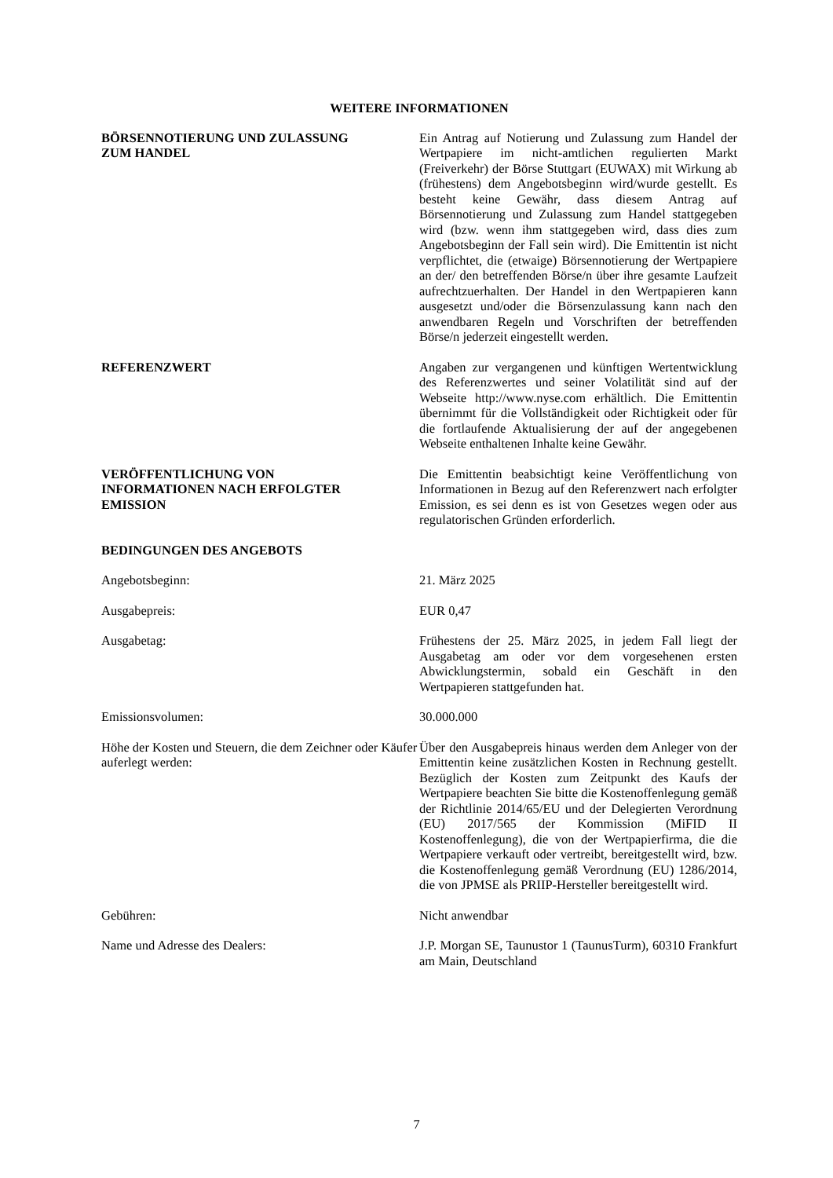WEITERE INFORMATIONEN
BÖRSENNOTIERUNG UND ZULASSUNG
ZUM HANDEL
Ein Antrag auf Notierung und Zulassung zum Handel der Wertpapiere im nicht-amtlichen regulierten Markt (Freiverkehr) der Börse Stuttgart (EUWAX) mit Wirkung ab (frühestens) dem Angebotsbeginn wird/wurde gestellt. Es besteht keine Gewähr, dass diesem Antrag auf Börsennotierung und Zulassung zum Handel stattgegeben wird (bzw. wenn ihm stattgegeben wird, dass dies zum Angebotsbeginn der Fall sein wird). Die Emittentin ist nicht verpflichtet, die (etwaige) Börsennotierung der Wertpapiere an der/ den betreffenden Börse/n über ihre gesamte Laufzeit aufrechtzuerhalten. Der Handel in den Wertpapieren kann ausgesetzt und/oder die Börsenzulassung kann nach den anwendbaren Regeln und Vorschriften der betreffenden Börse/n jederzeit eingestellt werden.
REFERENZWERT Angaben zur vergangenen und künftigen Wertentwicklung des Referenzwertes und seiner Volatilität sind auf der Webseite http://www.nyse.com erhältlich. Die Emittentin übernimmt für die Vollständigkeit oder Richtigkeit oder für die fortlaufende Aktualisierung der auf der angegebenen Webseite enthaltenen Inhalte keine Gewähr.
VERÖFFENTLICHUNG VON
INFORMATIONEN NACH ERFOLGTER
EMISSION
Die Emittentin beabsichtigt keine Veröffentlichung von Informationen in Bezug auf den Referenzwert nach erfolgter Emission, es sei denn es ist von Gesetzes wegen oder aus regulatorischen Gründen erforderlich.
BEDINGUNGEN DES ANGEBOTS
Angebotsbeginn: 21. März 2025
Ausgabepreis: EUR 0,47
Ausgabetag: Frühestens der 25. März 2025, in jedem Fall liegt der Ausgabetag am oder vor dem vorgesehenen ersten Abwicklungstermin, sobald ein Geschäft in den Wertpapieren stattgefunden hat.
Emissionsvolumen: 30.000.000
Höhe der Kosten und Steuern, die dem Zeichner oder Käufer auferlegt werden:
Über den Ausgabepreis hinaus werden dem Anleger von der Emittentin keine zusätzlichen Kosten in Rechnung gestellt. Bezüglich der Kosten zum Zeitpunkt des Kaufs der Wertpapiere beachten Sie bitte die Kostenoffenlegung gemäß der Richtlinie 2014/65/EU und der Delegierten Verordnung (EU) 2017/565 der Kommission (MiFID II Kostenoffenlegung), die von der Wertpapierfirma, die die Wertpapiere verkauft oder vertreibt, bereitgestellt wird, bzw. die Kostenoffenlegung gemäß Verordnung (EU) 1286/2014, die von JPMSE als PRIIP-Hersteller bereitgestellt wird.
Gebühren: Nicht anwendbar
Name und Adresse des Dealers: J.P. Morgan SE, Taunustor 1 (TaunusTurm), 60310 Frankfurt am Main, Deutschland
7